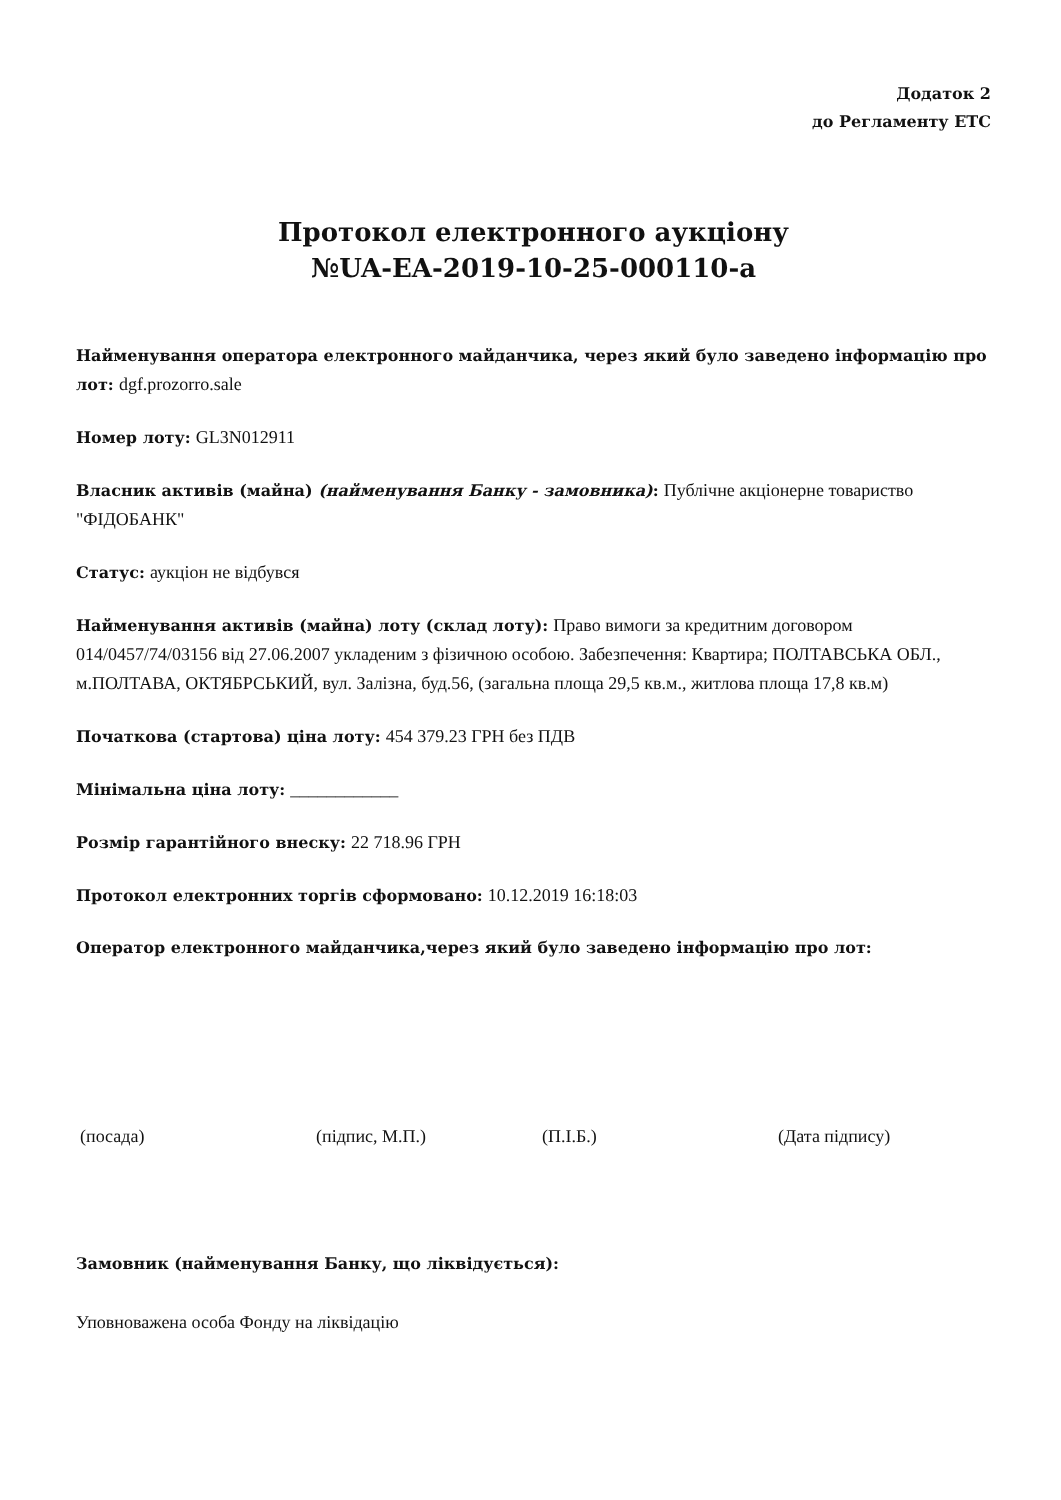Додаток 2
до Регламенту ЕТС
Протокол електронного аукціону
№UA-EA-2019-10-25-000110-a
Найменування оператора електронного майданчика, через який було заведено інформацію про лот: dgf.prozorro.sale
Номер лоту: GL3N012911
Власник активів (майна) (найменування Банку - замовника): Публічне акціонерне товариство "ФІДОБАНК"
Статус: аукціон не відбувся
Найменування активів (майна) лоту (склад лоту): Право вимоги за кредитним договором 014/0457/74/03156 від 27.06.2007 укладеним з фізичною особою. Забезпечення: Квартира; ПОЛТАВСЬКА ОБЛ., м.ПОЛТАВА, ОКТЯБРСЬКИЙ, вул. Залізна, буд.56, (загальна площа 29,5 кв.м., житлова площа 17,8 кв.м)
Початкова (стартова) ціна лоту: 454 379.23 ГРН без ПДВ
Мінімальна ціна лоту: ____________
Розмір гарантійного внеску: 22 718.96 ГРН
Протокол електронних торгів сформовано: 10.12.2019 16:18:03
Оператор електронного майданчика,через який було заведено інформацію про лот:
(посада) (підпис, М.П.) (П.І.Б.) (Дата підпису)
Замовник (найменування Банку, що ліквідується):
Уповноважена особа Фонду на ліквідацію